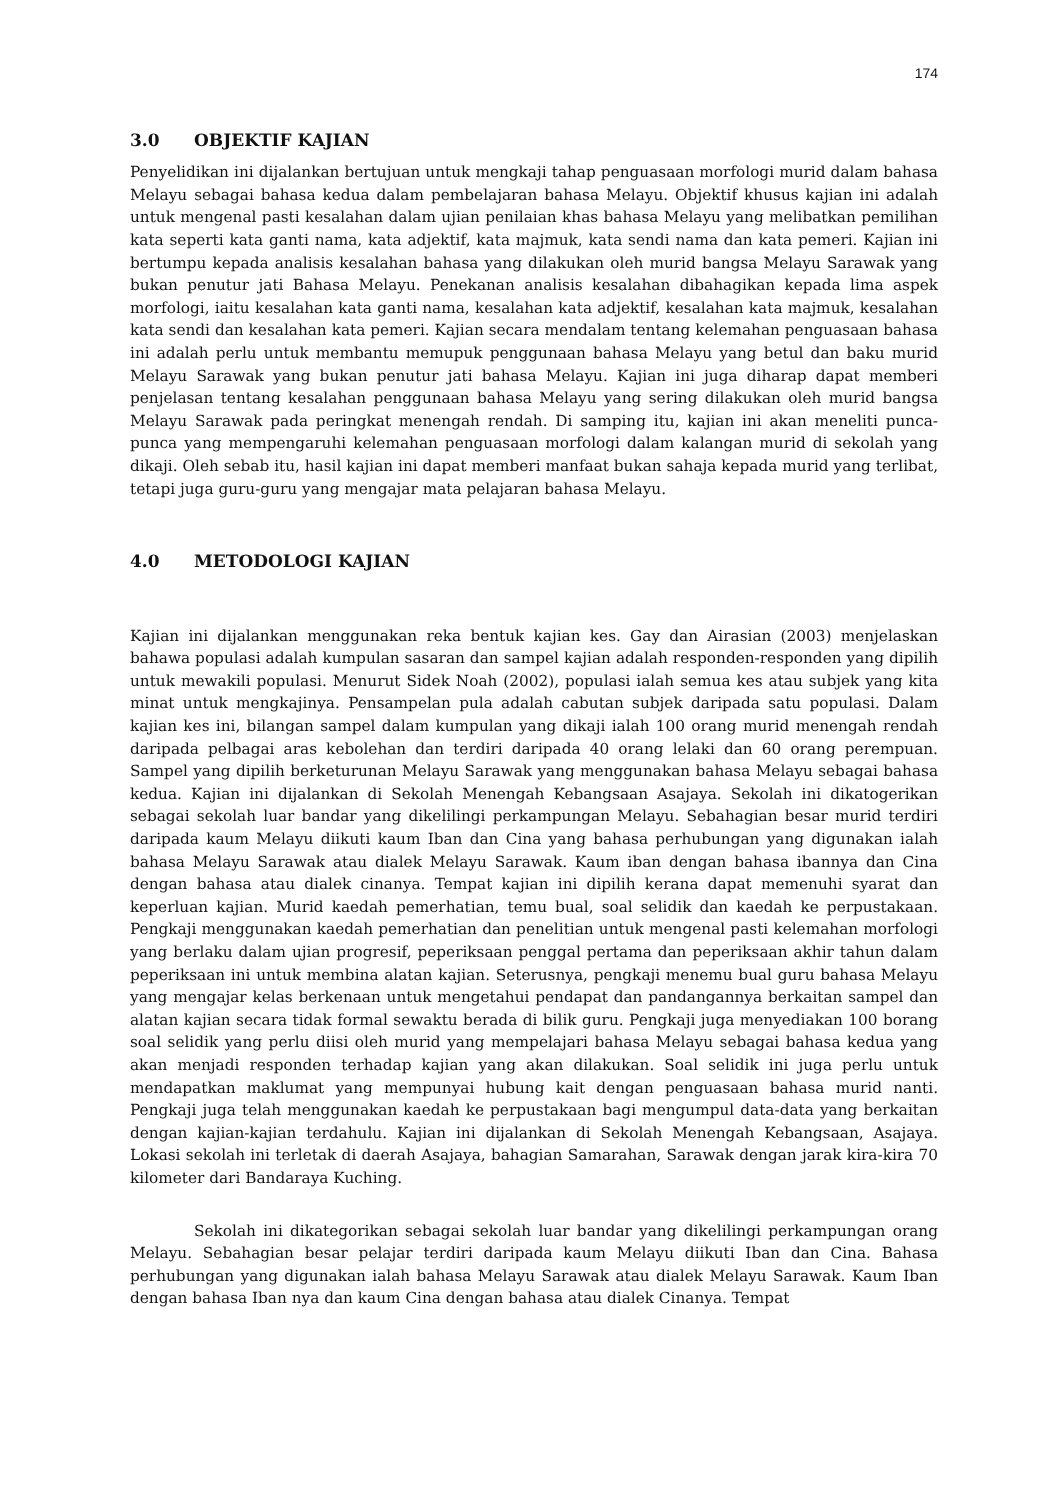174
3.0 OBJEKTIF KAJIAN
Penyelidikan ini dijalankan bertujuan untuk mengkaji tahap penguasaan morfologi murid dalam bahasa Melayu sebagai bahasa kedua dalam pembelajaran bahasa Melayu. Objektif khusus kajian ini adalah untuk mengenal pasti kesalahan dalam ujian penilaian khas bahasa Melayu yang melibatkan pemilihan kata seperti kata ganti nama, kata adjektif, kata majmuk, kata sendi nama dan kata pemeri. Kajian ini bertumpu kepada analisis kesalahan bahasa yang dilakukan oleh murid bangsa Melayu Sarawak yang bukan penutur jati Bahasa Melayu. Penekanan analisis kesalahan dibahagikan kepada lima aspek morfologi, iaitu kesalahan kata ganti nama, kesalahan kata adjektif, kesalahan kata majmuk, kesalahan kata sendi dan kesalahan kata pemeri. Kajian secara mendalam tentang kelemahan penguasaan bahasa ini adalah perlu untuk membantu memupuk penggunaan bahasa Melayu yang betul dan baku murid Melayu Sarawak yang bukan penutur jati bahasa Melayu. Kajian ini juga diharap dapat memberi penjelasan tentang kesalahan penggunaan bahasa Melayu yang sering dilakukan oleh murid bangsa Melayu Sarawak pada peringkat menengah rendah. Di samping itu, kajian ini akan meneliti punca-punca yang mempengaruhi kelemahan penguasaan morfologi dalam kalangan murid di sekolah yang dikaji. Oleh sebab itu, hasil kajian ini dapat memberi manfaat bukan sahaja kepada murid yang terlibat, tetapi juga guru-guru yang mengajar mata pelajaran bahasa Melayu.
4.0 METODOLOGI KAJIAN
Kajian ini dijalankan menggunakan reka bentuk kajian kes. Gay dan Airasian (2003) menjelaskan bahawa populasi adalah kumpulan sasaran dan sampel kajian adalah responden-responden yang dipilih untuk mewakili populasi. Menurut Sidek Noah (2002), populasi ialah semua kes atau subjek yang kita minat untuk mengkajinya. Pensampelan pula adalah cabutan subjek daripada satu populasi. Dalam kajian kes ini, bilangan sampel dalam kumpulan yang dikaji ialah 100 orang murid menengah rendah daripada pelbagai aras kebolehan dan terdiri daripada 40 orang lelaki dan 60 orang perempuan. Sampel yang dipilih berketurunan Melayu Sarawak yang menggunakan bahasa Melayu sebagai bahasa kedua. Kajian ini dijalankan di Sekolah Menengah Kebangsaan Asajaya. Sekolah ini dikatogerikan sebagai sekolah luar bandar yang dikelilingi perkampungan Melayu. Sebahagian besar murid terdiri daripada kaum Melayu diikuti kaum Iban dan Cina yang bahasa perhubungan yang digunakan ialah bahasa Melayu Sarawak atau dialek Melayu Sarawak. Kaum iban dengan bahasa ibannya dan Cina dengan bahasa atau dialek cinanya. Tempat kajian ini dipilih kerana dapat memenuhi syarat dan keperluan kajian. Murid kaedah pemerhatian, temu bual, soal selidik dan kaedah ke perpustakaan. Pengkaji menggunakan kaedah pemerhatian dan penelitian untuk mengenal pasti kelemahan morfologi yang berlaku dalam ujian progresif, peperiksaan penggal pertama dan peperiksaan akhir tahun dalam peperiksaan ini untuk membina alatan kajian. Seterusnya, pengkaji menemu bual guru bahasa Melayu yang mengajar kelas berkenaan untuk mengetahui pendapat dan pandangannya berkaitan sampel dan alatan kajian secara tidak formal sewaktu berada di bilik guru. Pengkaji juga menyediakan 100 borang soal selidik yang perlu diisi oleh murid yang mempelajari bahasa Melayu sebagai bahasa kedua yang akan menjadi responden terhadap kajian yang akan dilakukan. Soal selidik ini juga perlu untuk mendapatkan maklumat yang mempunyai hubung kait dengan penguasaan bahasa murid nanti. Pengkaji juga telah menggunakan kaedah ke perpustakaan bagi mengumpul data-data yang berkaitan dengan kajian-kajian terdahulu. Kajian ini dijalankan di Sekolah Menengah Kebangsaan, Asajaya. Lokasi sekolah ini terletak di daerah Asajaya, bahagian Samarahan, Sarawak dengan jarak kira-kira 70 kilometer dari Bandaraya Kuching.
Sekolah ini dikategorikan sebagai sekolah luar bandar yang dikelilingi perkampungan orang Melayu. Sebahagian besar pelajar terdiri daripada kaum Melayu diikuti Iban dan Cina. Bahasa perhubungan yang digunakan ialah bahasa Melayu Sarawak atau dialek Melayu Sarawak. Kaum Iban dengan bahasa Iban nya dan kaum Cina dengan bahasa atau dialek Cinanya. Tempat